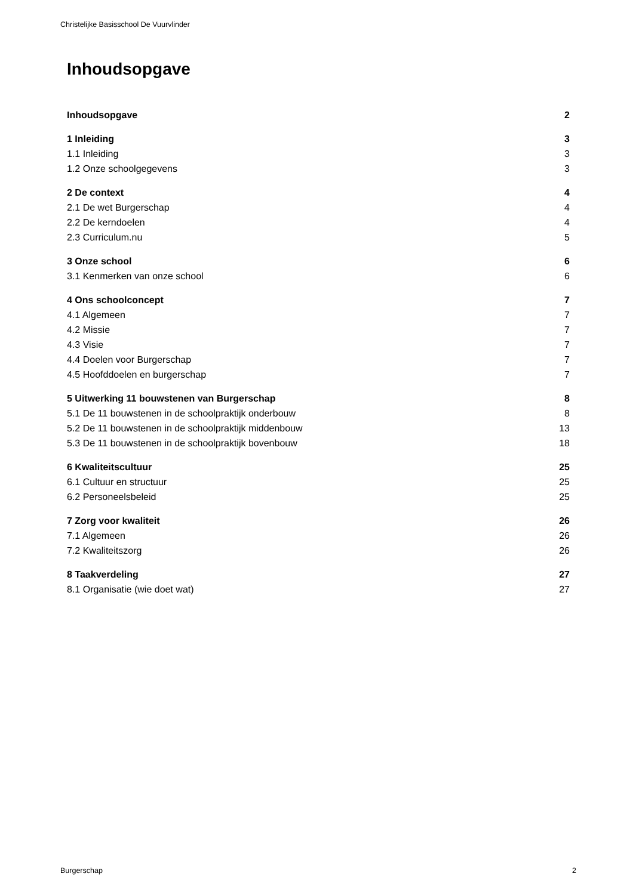Christelijke Basisschool De Vuurvlinder
Inhoudsopgave
Inhoudsopgave 2
1 Inleiding 3
1.1 Inleiding 3
1.2 Onze schoolgegevens 3
2 De context 4
2.1 De wet Burgerschap 4
2.2 De kerndoelen 4
2.3 Curriculum.nu 5
3 Onze school 6
3.1 Kenmerken van onze school 6
4 Ons schoolconcept 7
4.1 Algemeen 7
4.2 Missie 7
4.3 Visie 7
4.4 Doelen voor Burgerschap 7
4.5 Hoofddoelen en burgerschap 7
5 Uitwerking 11 bouwstenen van Burgerschap 8
5.1 De 11 bouwstenen in de schoolpraktijk onderbouw 8
5.2 De 11 bouwstenen in de schoolpraktijk middenbouw 13
5.3 De 11 bouwstenen in de schoolpraktijk bovenbouw 18
6 Kwaliteitscultuur 25
6.1 Cultuur en structuur 25
6.2 Personeelsbeleid 25
7 Zorg voor kwaliteit 26
7.1 Algemeen 26
7.2 Kwaliteitszorg 26
8 Taakverdeling 27
8.1 Organisatie (wie doet wat) 27
Burgerschap 2